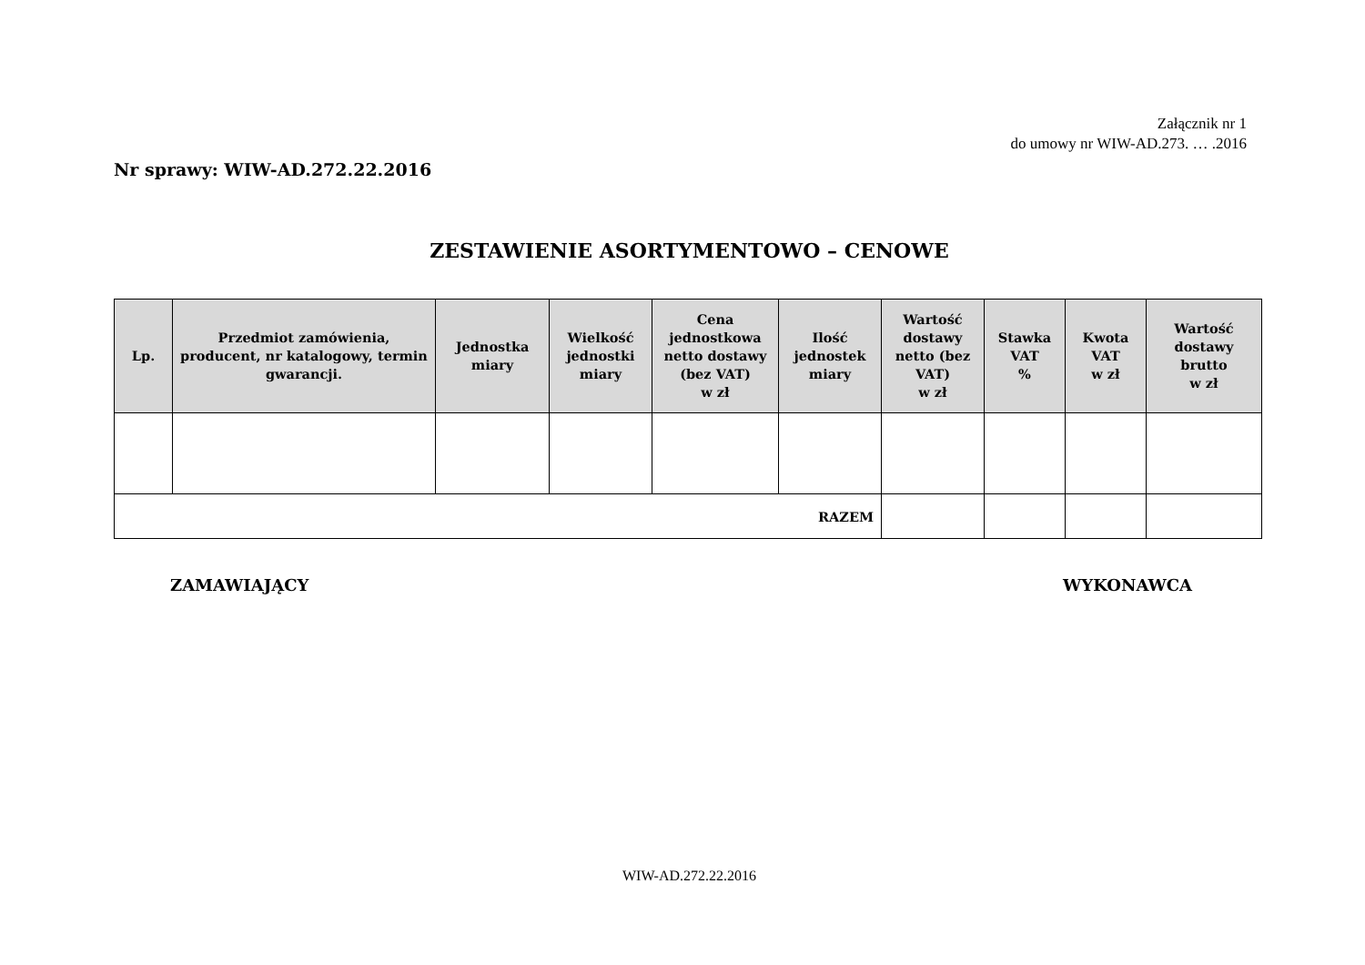Załącznik nr 1
do umowy nr WIW-AD.273. … .2016
Nr sprawy: WIW-AD.272.22.2016
ZESTAWIENIE ASORTYMENTOWO – CENOWE
| Lp. | Przedmiot zamówienia, producent, nr katalogowy, termin gwarancji. | Jednostka miary | Wielkość jednostki miary | Cena jednostkowa netto dostawy (bez VAT) w zł | Ilość jednostek miary | Wartość dostawy netto (bez VAT) w zł | Stawka VAT % | Kwota VAT w zł | Wartość dostawy brutto w zł |
| --- | --- | --- | --- | --- | --- | --- | --- | --- | --- |
| RAZEM | | | | | | | | | |
ZAMAWIAJĄCY WYKONAWCA
WIW-AD.272.22.2016